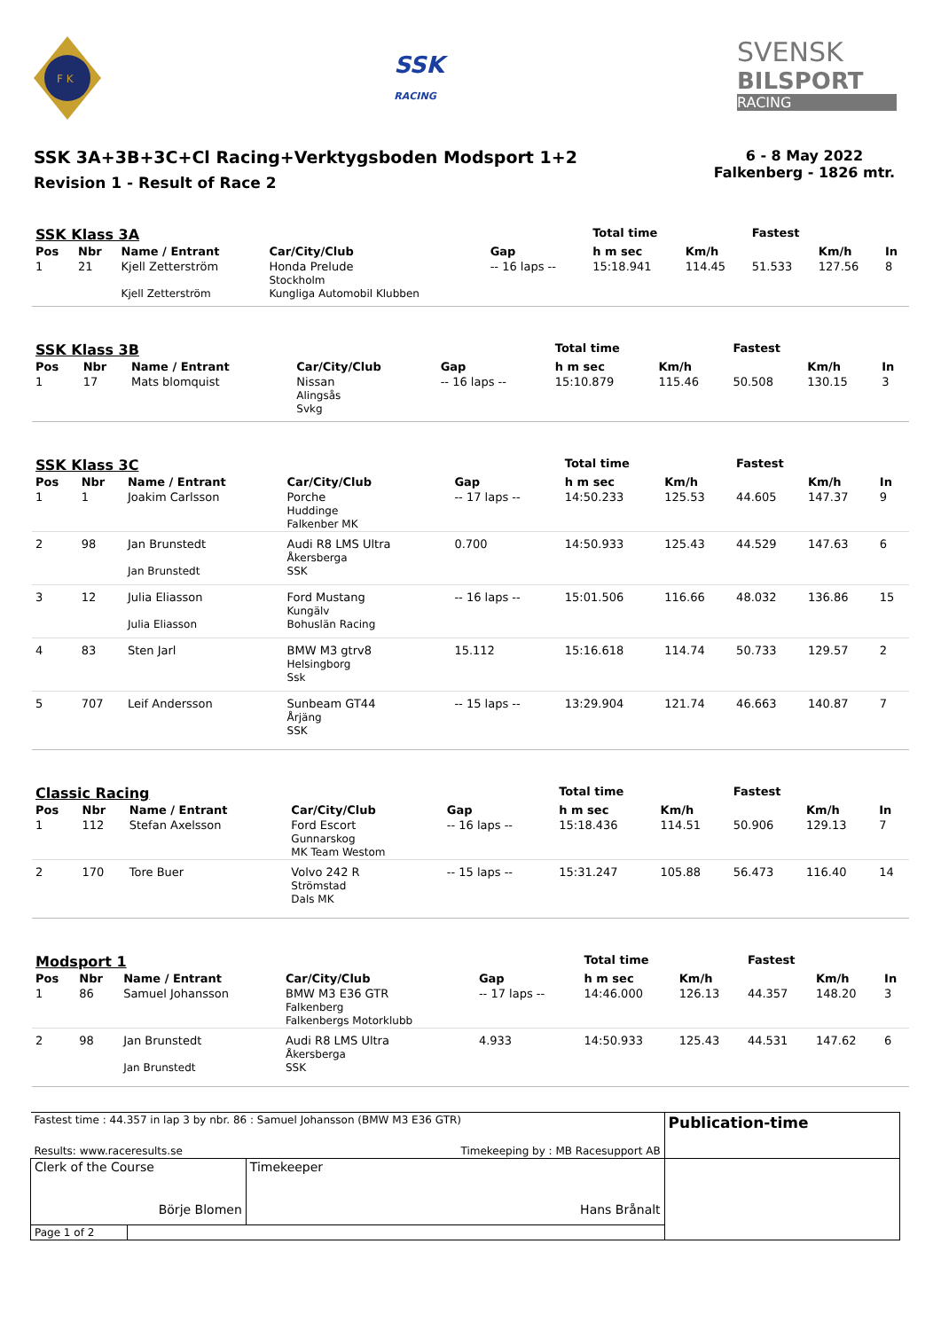F K
SSK
RACING
SVENSK
BILSPORT
RACING
SSK 3A+3B+3C+Cl Racing+Verktygsboden Modsport 1+2
Revision 1 - Result of Race 2
6 - 8 May 2022
Falkenberg - 1826 mtr.
| SSK Klass 3A | | | | | Total time | | Fastest | | |
| Pos | Nbr | Name / Entrant | Car/City/Club | Gap | h m sec | Km/h | | Km/h | In |
| 1 | 21 | Kjell Zetterström Kjell Zetterström | Honda Prelude Stockholm Kungliga Automobil Klubben | -- 16 laps -- | 15:18.941 | 114.45 | 51.533 | 127.56 | 8 |
| SSK Klass 3B | | | | | Total time | | Fastest | | |
| Pos | Nbr | Name / Entrant | Car/City/Club | Gap | h m sec | Km/h | | Km/h | In |
| 1 | 17 | Mats blomquist | Nissan Alingsås Svkg | -- 16 laps -- | 15:10.879 | 115.46 | 50.508 | 130.15 | 3 |
| SSK Klass 3C | | | | | Total time | | Fastest | | |
| Pos | Nbr | Name / Entrant | Car/City/Club | Gap | h m sec | Km/h | | Km/h | In |
| 1 | 1 | Joakim Carlsson | Porche Huddinge Falkenber MK | -- 17 laps -- | 14:50.233 | 125.53 | 44.605 | 147.37 | 9 |
| 2 | 98 | Jan Brunstedt Jan Brunstedt | Audi R8 LMS Ultra Åkersberga SSK | 0.700 | 14:50.933 | 125.43 | 44.529 | 147.63 | 6 |
| 3 | 12 | Julia Eliasson Julia Eliasson | Ford Mustang Kungälv Bohuslän Racing | -- 16 laps -- | 15:01.506 | 116.66 | 48.032 | 136.86 | 15 |
| 4 | 83 | Sten Jarl | BMW M3 gtrv8 Helsingborg Ssk | 15.112 | 15:16.618 | 114.74 | 50.733 | 129.57 | 2 |
| 5 | 707 | Leif Andersson | Sunbeam GT44 Årjäng SSK | -- 15 laps -- | 13:29.904 | 121.74 | 46.663 | 140.87 | 7 |
| Classic Racing | | | | | Total time | | Fastest | | |
| Pos | Nbr | Name / Entrant | Car/City/Club | Gap | h m sec | Km/h | | Km/h | In |
| 1 | 112 | Stefan Axelsson | Ford Escort Gunnarskog MK Team Westom | -- 16 laps -- | 15:18.436 | 114.51 | 50.906 | 129.13 | 7 |
| 2 | 170 | Tore Buer | Volvo 242 R Strömstad Dals MK | -- 15 laps -- | 15:31.247 | 105.88 | 56.473 | 116.40 | 14 |
| Modsport 1 | | | | | Total time | | Fastest | | |
| Pos | Nbr | Name / Entrant | Car/City/Club | Gap | h m sec | Km/h | | Km/h | In |
| 1 | 86 | Samuel Johansson | BMW M3 E36 GTR Falkenberg Falkenbergs Motorklubb | -- 17 laps -- | 14:46.000 | 126.13 | 44.357 | 148.20 | 3 |
| 2 | 98 | Jan Brunstedt Jan Brunstedt | Audi R8 LMS Ultra Åkersberga SSK | 4.933 | 14:50.933 | 125.43 | 44.531 | 147.62 | 6 |
| Fastest time : 44.357 in lap 3 by nbr. 86 : Samuel Johansson (BMW M3 E36 GTR) | | | Publication-time |
| Results: www.raceresults.se | | Timekeeping by : MB Racesupport AB | |
| Clerk of the Course Börje Blomen | | Timekeeper Hans Brånalt | |
| Page 1 of 2 | | | |